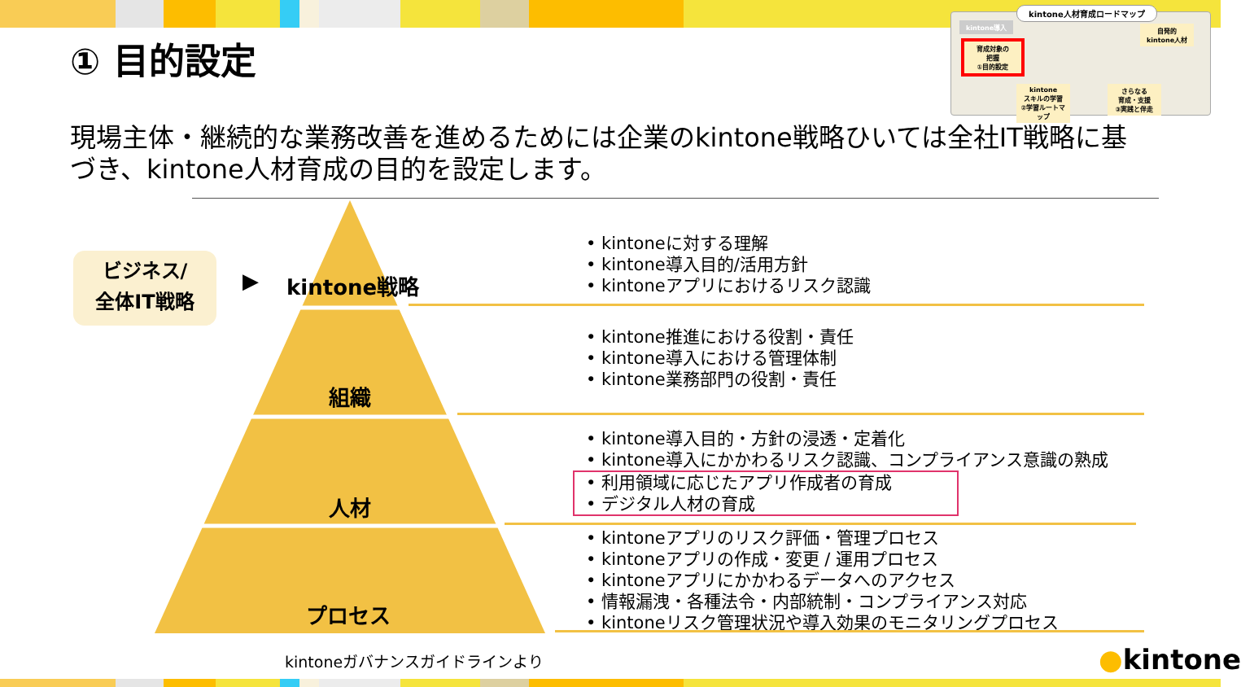① 目的設定
kintone人材育成ロードマップ
kintone導入
自発的
kintone人材
育成対象の
把握
①目的設定
kintone
スキルの学習
②学習ルートマップ
さらなる
育成・支援
③実践と伴走
現場主体・継続的な業務改善を進めるためには企業のkintone戦略ひいては全社IT戦略に基づき、kintone人材育成の目的を設定します。
ビジネス/
全体IT戦略
▶ kintone戦略
組織
人材
プロセス
• kintoneに対する理解
• kintone導入目的/活用方針
• kintoneアプリにおけるリスク認識
• kintone推進における役割・責任
• kintone導入における管理体制
• kintone業務部門の役割・責任
• kintone導入目的・方針の浸透・定着化
• kintone導入にかかわるリスク認識、コンプライアンス意識の熟成
• 利用領域に応じたアプリ作成者の育成
• デジタル人材の育成
• kintoneアプリのリスク評価・管理プロセス
• kintoneアプリの作成・変更 / 運用プロセス
• kintoneアプリにかかわるデータへのアクセス
• 情報漏洩・各種法令・内部統制・コンプライアンス対応
• kintoneリスク管理状況や導入効果のモニタリングプロセス
kintoneガバナンスガイドラインより ●kintone